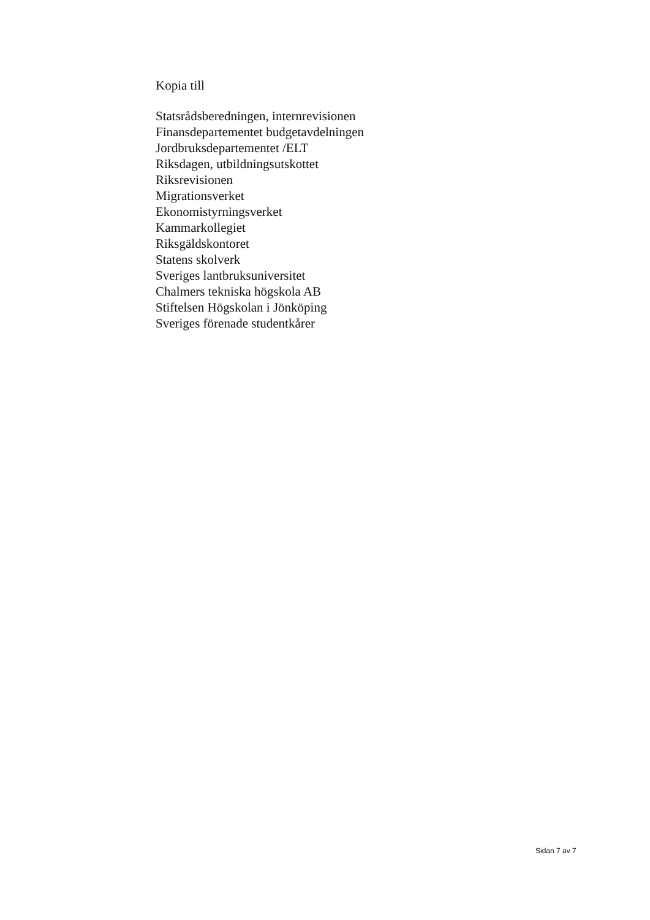Kopia till
Statsrådsberedningen, internrevisionen
Finansdepartementet budgetavdelningen
Jordbruksdepartementet /ELT
Riksdagen, utbildningsutskottet
Riksrevisionen
Migrationsverket
Ekonomistyrningsverket
Kammarkollegiet
Riksgäldskontoret
Statens skolverk
Sveriges lantbruksuniversitet
Chalmers tekniska högskola AB
Stiftelsen Högskolan i Jönköping
Sveriges förenade studentkårer
Sidan 7 av 7